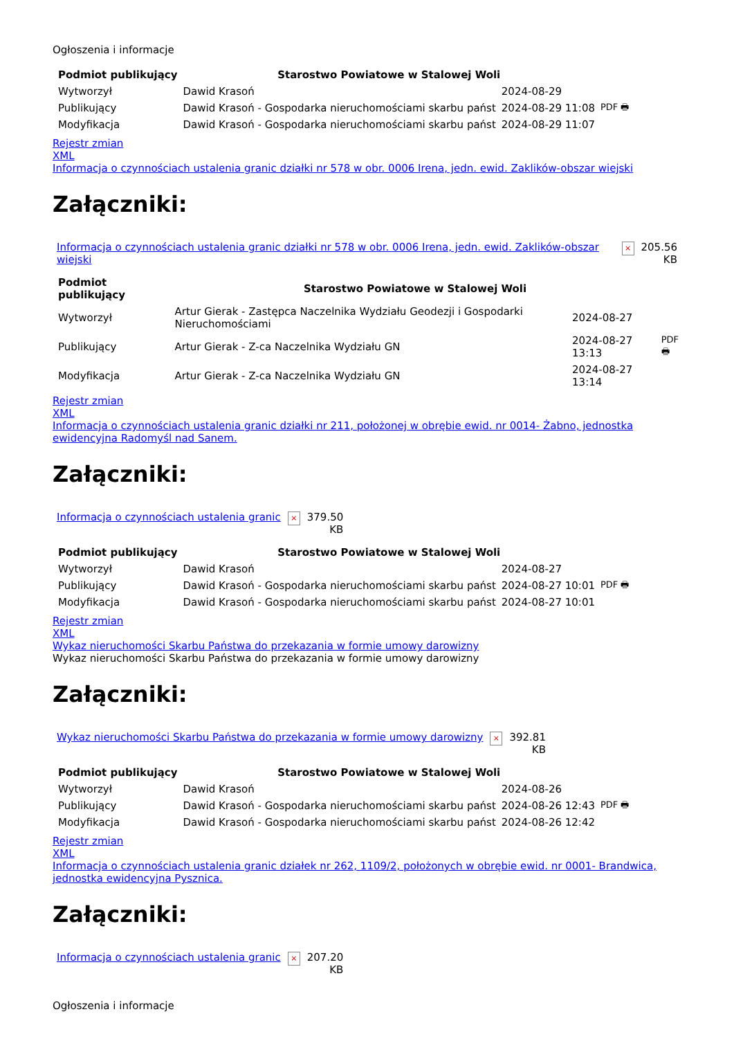Ogłoszenia i informacje
| Podmiot publikujący | Starostwo Powiatowe w Stalowej Woli | | |
| Wytworzył | Dawid Krasoń | 2024-08-29 | PDF 🖶 |
| Publikujący | Dawid Krasoń - Gospodarka nieruchomościami skarbu państ | 2024-08-29 11:08 | |
| Modyfikacja | Dawid Krasoń - Gospodarka nieruchomościami skarbu państ | 2024-08-29 11:07 | |
Rejestr zmian
XML
Informacja o czynnościach ustalenia granic działki nr 578 w obr. 0006 Irena, jedn. ewid. Zaklików-obszar wiejski
Załączniki:
| Informacja o czynnościach ustalenia granic działki nr 578 w obr. 0006 Irena, jedn. ewid. Zaklików-obszar wiejski | × | 205.56 KB |
| Podmiot publikujący | Starostwo Powiatowe w Stalowej Woli | | |
| Wytworzył | Artur Gierak - Zastępca Naczelnika Wydziału Geodezji i Gospodarki Nieruchomościami | 2024-08-27 | PDF 🖶 |
| Publikujący | Artur Gierak - Z-ca Naczelnika Wydziału GN | 2024-08-27 13:13 | |
| Modyfikacja | Artur Gierak - Z-ca Naczelnika Wydziału GN | 2024-08-27 13:14 | |
Rejestr zmian
XML
Informacja o czynnościach ustalenia granic działki nr 211, położonej w obrębie ewid. nr 0014- Żabno, jednostka ewidencyjna Radomyśl nad Sanem.
Załączniki:
| Informacja o czynnościach ustalenia granic | × | 379.50 KB |
| Podmiot publikujący | Starostwo Powiatowe w Stalowej Woli | | |
| Wytworzył | Dawid Krasoń | 2024-08-27 | PDF 🖶 |
| Publikujący | Dawid Krasoń - Gospodarka nieruchomościami skarbu państ | 2024-08-27 10:01 | |
| Modyfikacja | Dawid Krasoń - Gospodarka nieruchomościami skarbu państ | 2024-08-27 10:01 | |
Rejestr zmian
XML
Wykaz nieruchomości Skarbu Państwa do przekazania w formie umowy darowizny
Wykaz nieruchomości Skarbu Państwa do przekazania w formie umowy darowizny
Załączniki:
| Wykaz nieruchomości Skarbu Państwa do przekazania w formie umowy darowizny | × | 392.81 KB |
| Podmiot publikujący | Starostwo Powiatowe w Stalowej Woli | | |
| Wytworzył | Dawid Krasoń | 2024-08-26 | PDF 🖶 |
| Publikujący | Dawid Krasoń - Gospodarka nieruchomościami skarbu państ | 2024-08-26 12:43 | |
| Modyfikacja | Dawid Krasoń - Gospodarka nieruchomościami skarbu państ | 2024-08-26 12:42 | |
Rejestr zmian
XML
Informacja o czynnościach ustalenia granic działek nr 262, 1109/2, położonych w obrębie ewid. nr 0001- Brandwica, jednostka ewidencyjna Pysznica.
Załączniki:
| Informacja o czynnościach ustalenia granic | × | 207.20 KB |
Ogłoszenia i informacje